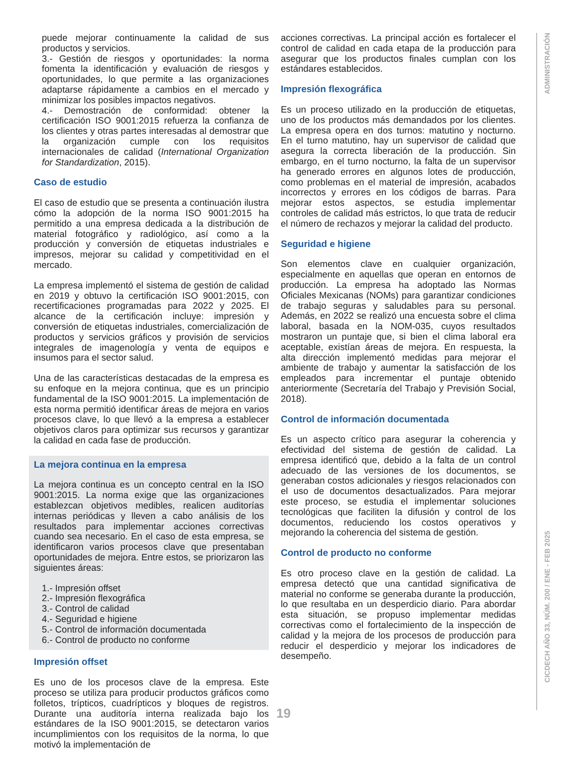puede mejorar continuamente la calidad de sus productos y servicios.
3.- Gestión de riesgos y oportunidades: la norma fomenta la identificación y evaluación de riesgos y oportunidades, lo que permite a las organizaciones adaptarse rápidamente a cambios en el mercado y minimizar los posibles impactos negativos.
4.- Demostración de conformidad: obtener la certificación ISO 9001:2015 refuerza la confianza de los clientes y otras partes interesadas al demostrar que la organización cumple con los requisitos internacionales de calidad (International Organization for Standardization, 2015).
Caso de estudio
El caso de estudio que se presenta a continuación ilustra cómo la adopción de la norma ISO 9001:2015 ha permitido a una empresa dedicada a la distribución de material fotográfico y radiológico, así como a la producción y conversión de etiquetas industriales e impresos, mejorar su calidad y competitividad en el mercado.
La empresa implementó el sistema de gestión de calidad en 2019 y obtuvo la certificación ISO 9001:2015, con recertificaciones programadas para 2022 y 2025. El alcance de la certificación incluye: impresión y conversión de etiquetas industriales, comercialización de productos y servicios gráficos y provisión de servicios integrales de imagenología y venta de equipos e insumos para el sector salud.
Una de las características destacadas de la empresa es su enfoque en la mejora continua, que es un principio fundamental de la ISO 9001:2015. La implementación de esta norma permitió identificar áreas de mejora en varios procesos clave, lo que llevó a la empresa a establecer objetivos claros para optimizar sus recursos y garantizar la calidad en cada fase de producción.
La mejora continua en la empresa
La mejora continua es un concepto central en la ISO 9001:2015. La norma exige que las organizaciones establezcan objetivos medibles, realicen auditorías internas periódicas y lleven a cabo análisis de los resultados para implementar acciones correctivas cuando sea necesario. En el caso de esta empresa, se identificaron varios procesos clave que presentaban oportunidades de mejora. Entre estos, se priorizaron las siguientes áreas:
1.- Impresión offset
2.- Impresión flexográfica
3.- Control de calidad
4.- Seguridad e higiene
5.- Control de información documentada
6.- Control de producto no conforme
Impresión offset
Es uno de los procesos clave de la empresa. Este proceso se utiliza para producir productos gráficos como folletos, trípticos, cuadrípticos y bloques de registros. Durante una auditoría interna realizada bajo los estándares de la ISO 9001:2015, se detectaron varios incumplimientos con los requisitos de la norma, lo que motivó la implementación de
acciones correctivas. La principal acción es fortalecer el control de calidad en cada etapa de la producción para asegurar que los productos finales cumplan con los estándares establecidos.
Impresión flexográfica
Es un proceso utilizado en la producción de etiquetas, uno de los productos más demandados por los clientes. La empresa opera en dos turnos: matutino y nocturno. En el turno matutino, hay un supervisor de calidad que asegura la correcta liberación de la producción. Sin embargo, en el turno nocturno, la falta de un supervisor ha generado errores en algunos lotes de producción, como problemas en el material de impresión, acabados incorrectos y errores en los códigos de barras. Para mejorar estos aspectos, se estudia implementar controles de calidad más estrictos, lo que trata de reducir el número de rechazos y mejorar la calidad del producto.
Seguridad e higiene
Son elementos clave en cualquier organización, especialmente en aquellas que operan en entornos de producción. La empresa ha adoptado las Normas Oficiales Mexicanas (NOMs) para garantizar condiciones de trabajo seguras y saludables para su personal. Además, en 2022 se realizó una encuesta sobre el clima laboral, basada en la NOM-035, cuyos resultados mostraron un puntaje que, si bien el clima laboral era aceptable, existían áreas de mejora. En respuesta, la alta dirección implementó medidas para mejorar el ambiente de trabajo y aumentar la satisfacción de los empleados para incrementar el puntaje obtenido anteriormente (Secretaría del Trabajo y Previsión Social, 2018).
Control de información documentada
Es un aspecto crítico para asegurar la coherencia y efectividad del sistema de gestión de calidad. La empresa identificó que, debido a la falta de un control adecuado de las versiones de los documentos, se generaban costos adicionales y riesgos relacionados con el uso de documentos desactualizados. Para mejorar este proceso, se estudia el implementar soluciones tecnológicas que faciliten la difusión y control de los documentos, reduciendo los costos operativos y mejorando la coherencia del sistema de gestión.
Control de producto no conforme
Es otro proceso clave en la gestión de calidad. La empresa detectó que una cantidad significativa de material no conforme se generaba durante la producción, lo que resultaba en un desperdicio diario. Para abordar esta situación, se propuso implementar medidas correctivas como el fortalecimiento de la inspección de calidad y la mejora de los procesos de producción para reducir el desperdicio y mejorar los indicadores de desempeño.
ADMINISTRACIÓN
CICDECH AÑO 33, NÚM. 200 / ENE - FEB 2025
19